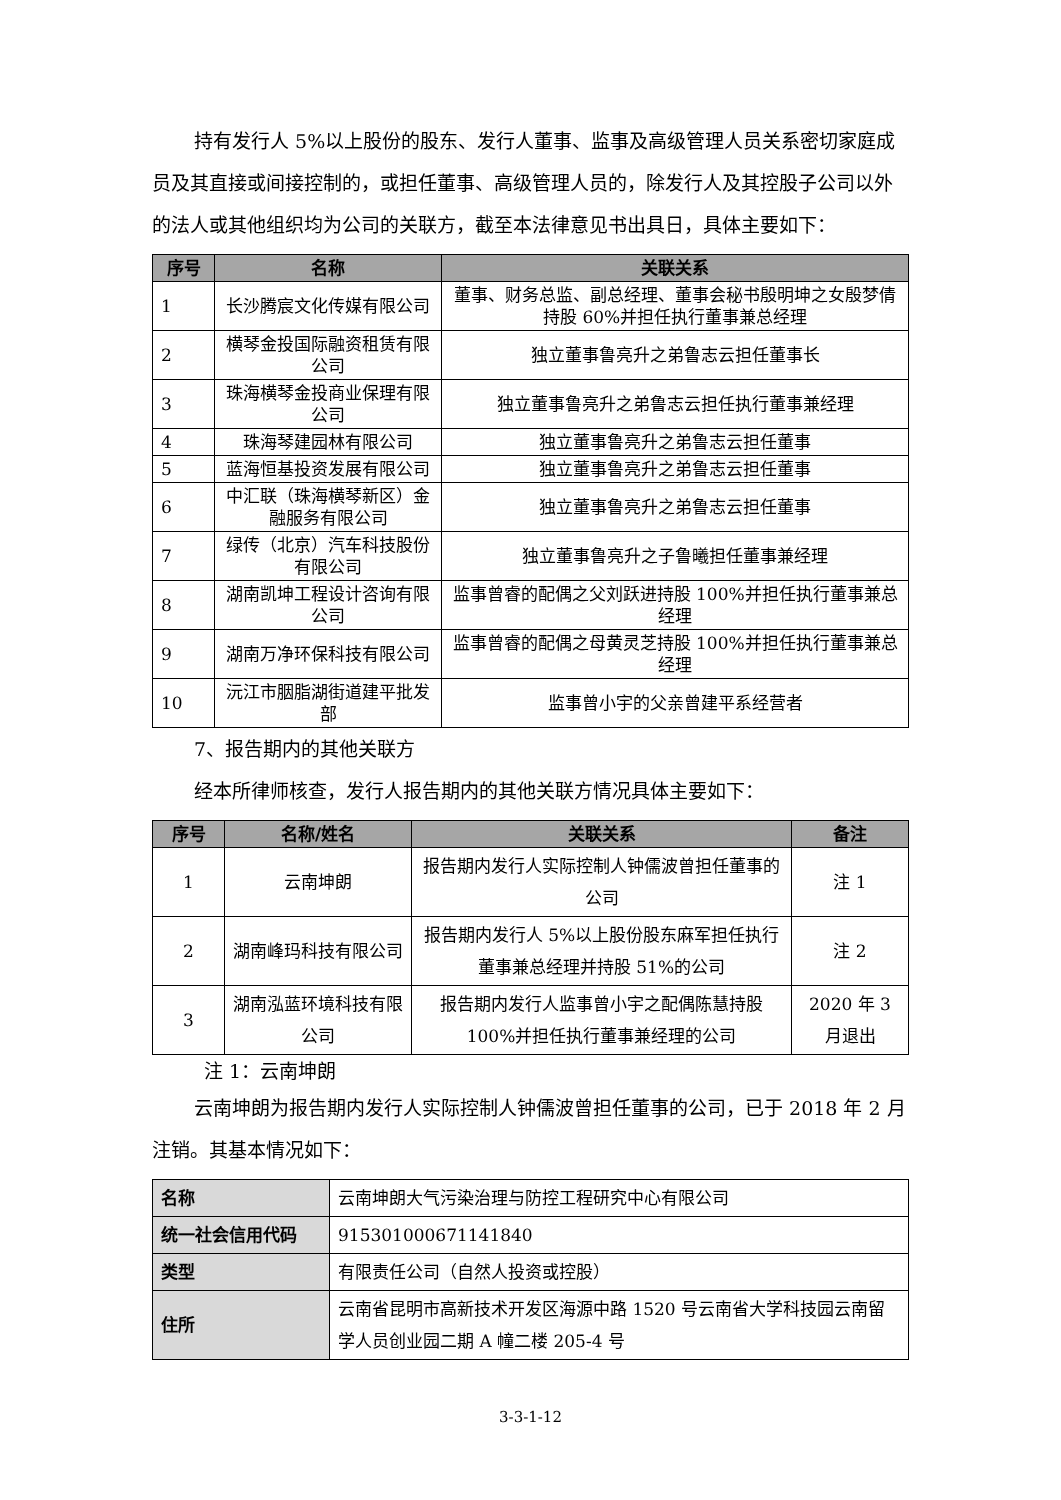持有发行人 5%以上股份的股东、发行人董事、监事及高级管理人员关系密切家庭成员及其直接或间接控制的，或担任董事、高级管理人员的，除发行人及其控股子公司以外的法人或其他组织均为公司的关联方，截至本法律意见书出具日，具体主要如下：
| 序号 | 名称 | 关联关系 |
| --- | --- | --- |
| 1 | 长沙腾宸文化传媒有限公司 | 董事、财务总监、副总经理、董事会秘书殷明坤之女殷梦倩持股 60%并担任执行董事兼总经理 |
| 2 | 横琴金投国际融资租赁有限公司 | 独立董事鲁亮升之弟鲁志云担任董事长 |
| 3 | 珠海横琴金投商业保理有限公司 | 独立董事鲁亮升之弟鲁志云担任执行董事兼经理 |
| 4 | 珠海琴建园林有限公司 | 独立董事鲁亮升之弟鲁志云担任董事 |
| 5 | 蓝海恒基投资发展有限公司 | 独立董事鲁亮升之弟鲁志云担任董事 |
| 6 | 中汇联（珠海横琴新区）金融服务有限公司 | 独立董事鲁亮升之弟鲁志云担任董事 |
| 7 | 绿传（北京）汽车科技股份有限公司 | 独立董事鲁亮升之子鲁曦担任董事兼经理 |
| 8 | 湖南凯坤工程设计咨询有限公司 | 监事曾睿的配偶之父刘跃进持股 100%并担任执行董事兼总经理 |
| 9 | 湖南万净环保科技有限公司 | 监事曾睿的配偶之母黄灵芝持股 100%并担任执行董事兼总经理 |
| 10 | 沅江市胭脂湖街道建平批发部 | 监事曾小宇的父亲曾建平系经营者 |
7、报告期内的其他关联方
经本所律师核查，发行人报告期内的其他关联方情况具体主要如下：
| 序号 | 名称/姓名 | 关联关系 | 备注 |
| --- | --- | --- | --- |
| 1 | 云南坤朗 | 报告期内发行人实际控制人钟儒波曾担任董事的公司 | 注 1 |
| 2 | 湖南峰玛科技有限公司 | 报告期内发行人 5%以上股份股东麻军担任执行董事兼总经理并持股 51%的公司 | 注 2 |
| 3 | 湖南泓蓝环境科技有限公司 | 报告期内发行人监事曾小宇之配偶陈慧持股 100%并担任执行董事兼经理的公司 | 2020 年 3 月退出 |
注 1：云南坤朗
云南坤朗为报告期内发行人实际控制人钟儒波曾担任董事的公司，已于 2018 年 2 月注销。其基本情况如下：
| 名称 | 云南坤朗大气污染治理与防控工程研究中心有限公司 |
| 统一社会信用代码 | 915301000671141840 |
| 类型 | 有限责任公司（自然人投资或控股） |
| 住所 | 云南省昆明市高新技术开发区海源中路 1520 号云南省大学科技园云南留学人员创业园二期 A 幢二楼 205-4 号 |
3-3-1-12